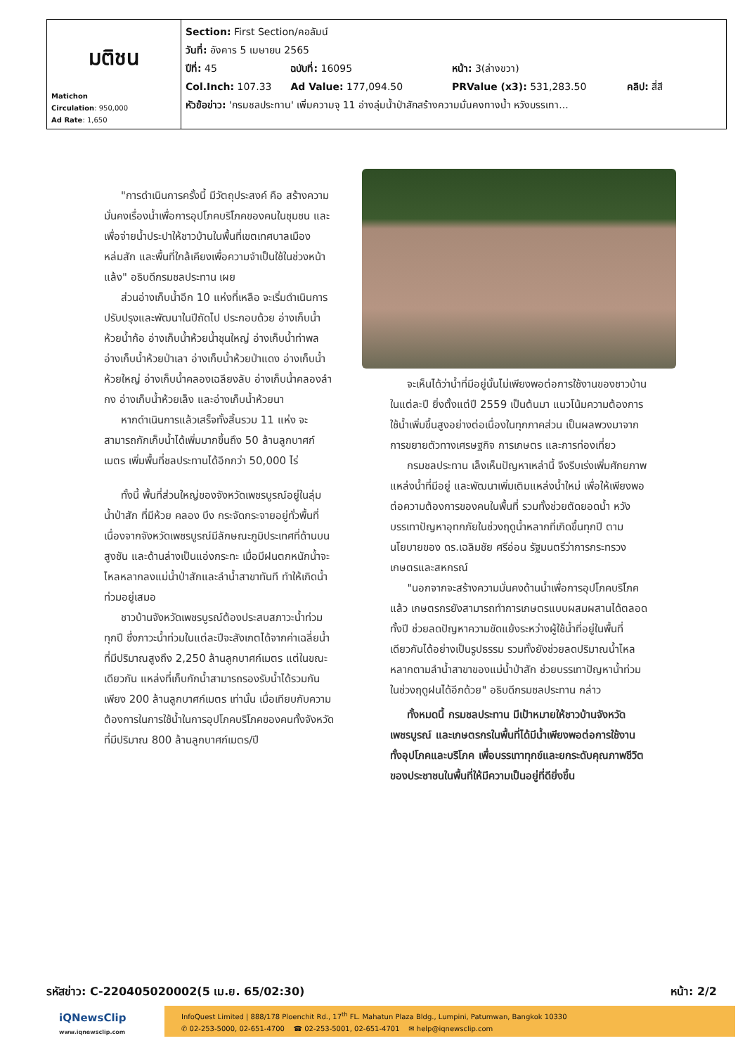| มติชน Matichon Circulation : 950,000 Ad Rate : 1,650 | Section: First Section/คอลัมน์ วันที่: อังคาร 5 เมษายน 2565 ปีที่: 45 ฉบับที่: 16095 หน้า: 3(ล่างขวา) Col.Inch: 107.33 Ad Value: 177,094.50 PRValue (x3): 531,283.50 คลิป: สี่สี หัวข้อข่าว: 'กรมชลประทาน' เพิ่มความจุ 11 อ่างลุ่มน้ำป่าสักสร้างความมั่นคงทางน้ำ หวังบรรเทา... |
"การดำเนินการครั้งนี้ มีวัตถุประสงค์ คือ สร้างความมั่นคงเรื่องน้ำเพื่อการอุปโภคบริโภคของคนในชุมชน และเพื่อจ่ายน้ำประปาให้ชาวบ้านในพื้นที่เขตเทศบาลเมืองหล่มสัก และพื้นที่ใกล้เคียงเพื่อความจำเป็นใช้ในช่วงหน้าแล้ง" อธิบดีกรมชลประทาน เผย
ส่วนอ่างเก็บน้ำอีก 10 แห่งที่เหลือ จะเริ่มดำเนินการปรับปรุงและพัฒนาในปีถัดไป ประกอบด้วย อ่างเก็บน้ำห้วยน้ำก้อ อ่างเก็บน้ำห้วยน้ำชุนใหญ่ อ่างเก็บน้ำท่าพล อ่างเก็บน้ำห้วยป่าเลา อ่างเก็บน้ำห้วยป่าแดง อ่างเก็บน้ำห้วยใหญ่ อ่างเก็บน้ำคลองเฉลียงลับ อ่างเก็บน้ำคลองลำกง อ่างเก็บน้ำห้วยเล็ง และอ่างเก็บน้ำห้วยนา
หากดำเนินการแล้วเสร็จทั้งสิ้นรวม 11 แห่ง จะสามารถกักเก็บน้ำได้เพิ่มมากขึ้นถึง 50 ล้านลูกบาศก์เมตร เพิ่มพื้นที่ชลประทานได้อีกกว่า 50,000 ไร่
ทั้งนี้ พื้นที่ส่วนใหญ่ของจังหวัดเพชรบูรณ์อยู่ในลุ่มน้ำป่าสัก ที่มีห้วย คลอง บึง กระจัดกระจายอยู่ทั่วพื้นที่เนื่องจากจังหวัดเพชรบูรณ์มีลักษณะภูมิประเทศที่ด้านบนสูงชัน และด้านล่างเป็นแอ่งกระทะ เมื่อมีฝนตกหนักน้ำจะไหลหลากลงแม่น้ำป่าสักและลำน้ำสาขาทันที ทำให้เกิดน้ำท่วมอยู่เสมอ
ชาวบ้านจังหวัดเพชรบูรณ์ต้องประสบสภาวะน้ำท่วมทุกปี ซึ่งภาวะน้ำท่วมในแต่ละปีจะสังเกตได้จากค่าเฉลี่ยน้ำ ที่มีปริมาณสูงถึง 2,250 ล้านลูกบาศก์เมตร แต่ในขณะเดียวกัน แหล่งที่เก็บกักน้ำสามารถรองรับน้ำได้รวมกันเพียง 200 ล้านลูกบาศก์เมตร เท่านั้น เมื่อเทียบกับความต้องการในการใช้น้ำในการอุปโภคบริโภคของคนทั้งจังหวัด ที่มีปริมาณ 800 ล้านลูกบาศก์เมตร/ปี
จะเห็นได้ว่าน้ำที่มีอยู่นั้นไม่เพียงพอต่อการใช้งานของชาวบ้านในแต่ละปี ยิ่งตั้งแต่ปี 2559 เป็นต้นมา แนวโน้มความต้องการใช้น้ำเพิ่มขึ้นสูงอย่างต่อเนื่องในทุกภาคส่วน เป็นผลพวงมาจากการขยายตัวทางเศรษฐกิจ การเกษตร และการท่องเที่ยว
กรมชลประทาน เล็งเห็นปัญหาเหล่านี้ จึงรีบเร่งเพิ่มศักยภาพแหล่งน้ำที่มีอยู่ และพัฒนาเพิ่มเติมแหล่งน้ำใหม่ เพื่อให้เพียงพอต่อความต้องการของคนในพื้นที่ รวมทั้งช่วยตัดยอดน้ำ หวังบรรเทาปัญหาอุทกภัยในช่วงฤดูน้ำหลากที่เกิดขึ้นทุกปี ตามนโยบายของ ดร.เฉลิมชัย ศรีอ่อน รัฐมนตรีว่าการกระทรวงเกษตรและสหกรณ์
"นอกจากจะสร้างความมั่นคงด้านน้ำเพื่อการอุปโภคบริโภคแล้ว เกษตรกรยังสามารถทำการเกษตรแบบผสมผสานได้ตลอดทั้งปี ช่วยลดปัญหาความขัดแย้งระหว่างผู้ใช้น้ำที่อยู่ในพื้นที่เดียวกันได้อย่างเป็นรูปธรรม รวมทั้งยังช่วยลดปริมาณน้ำไหลหลากตามลำน้ำสาขาของแม่น้ำป่าสัก ช่วยบรรเทาปัญหาน้ำท่วมในช่วงฤดูฝนได้อีกด้วย" อธิบดีกรมชลประทาน กล่าว
ทั้งหมดนี้ กรมชลประทาน มีเป้าหมายให้ชาวบ้านจังหวัดเพชรบูรณ์ และเกษตรกรในพื้นที่ได้มีน้ำเพียงพอต่อการใช้งาน ทั้งอุปโภคและบริโภค เพื่อบรรเทาทุกข์และยกระดับคุณภาพชีวิตของประชาชนในพื้นที่ให้มีความเป็นอยู่ที่ดียิ่งขึ้น
รหัสข่าว: C-220405020002(5 เม.ย. 65/02:30) หน้า: 2/2
iQNewsClip
www.iqnewsclip.com
InfoQuest Limited | 888/178 Ploenchit Rd., 17<sup>th</sup> FL. Mahatun Plaza Bldg., Lumpini, Patumwan, Bangkok 10330
✆ 02-253-5000, 02-651-4700 ☎ 02-253-5001, 02-651-4701 ✉ help@iqnewsclip.com